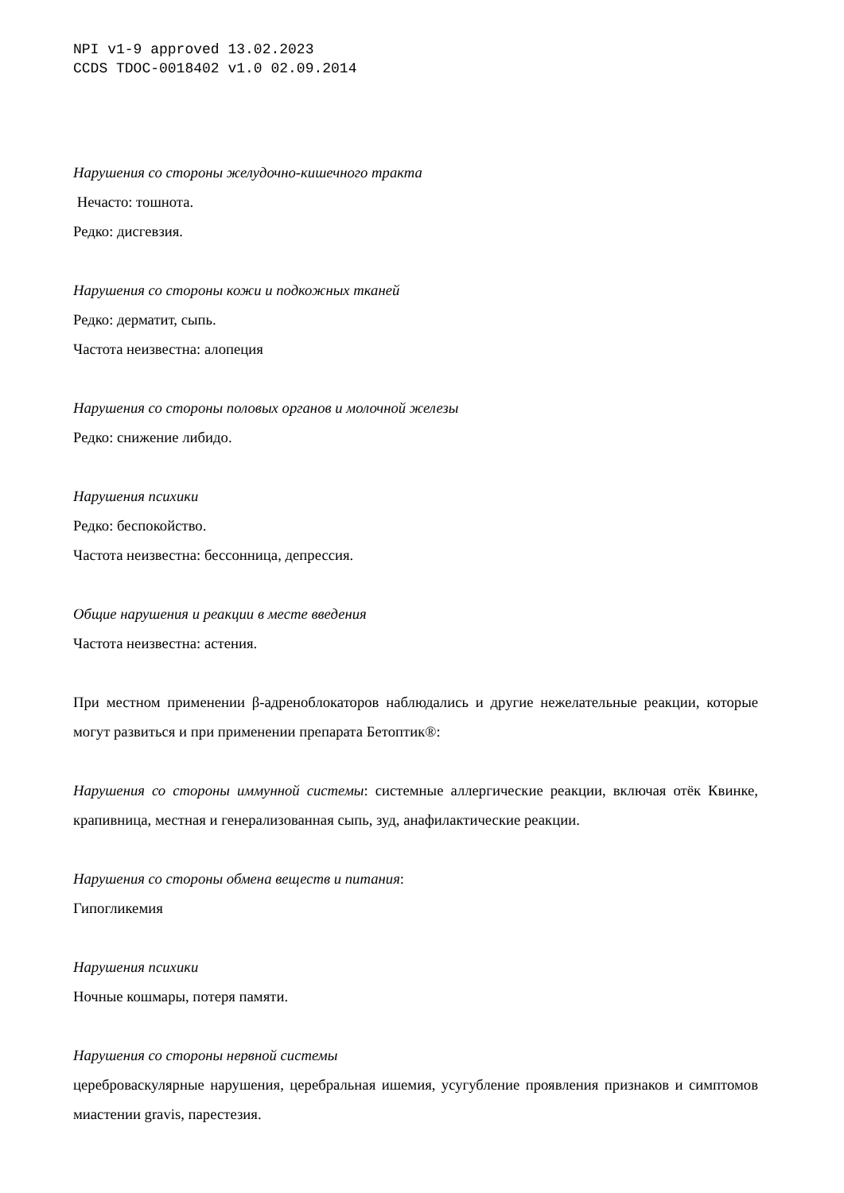NPI v1-9 approved 13.02.2023
CCDS TDOC-0018402 v1.0 02.09.2014
Нарушения со стороны желудочно-кишечного тракта
Нечасто: тошнота.
Редко: дисгевзия.
Нарушения со стороны кожи и подкожных тканей
Редко: дерматит, сыпь.
Частота неизвестна: алопеция
Нарушения со стороны половых органов и молочной железы
Редко: снижение либидо.
Нарушения психики
Редко: беспокойство.
Частота неизвестна: бессонница, депрессия.
Общие нарушения и реакции в месте введения
Частота неизвестна: астения.
При местном применении β-адреноблокаторов наблюдались и другие нежелательные реакции, которые могут развиться и при применении препарата Бетоптик®:
Нарушения со стороны иммунной системы: системные аллергические реакции, включая отёк Квинке, крапивница, местная и генерализованная сыпь, зуд, анафилактические реакции.
Нарушения со стороны обмена веществ и питания:
Гипогликемия
Нарушения психики
Ночные кошмары, потеря памяти.
Нарушения со стороны нервной системы
цереброваскулярные нарушения, церебральная ишемия, усугубление проявления признаков и симптомов миастении gravis, парестезия.